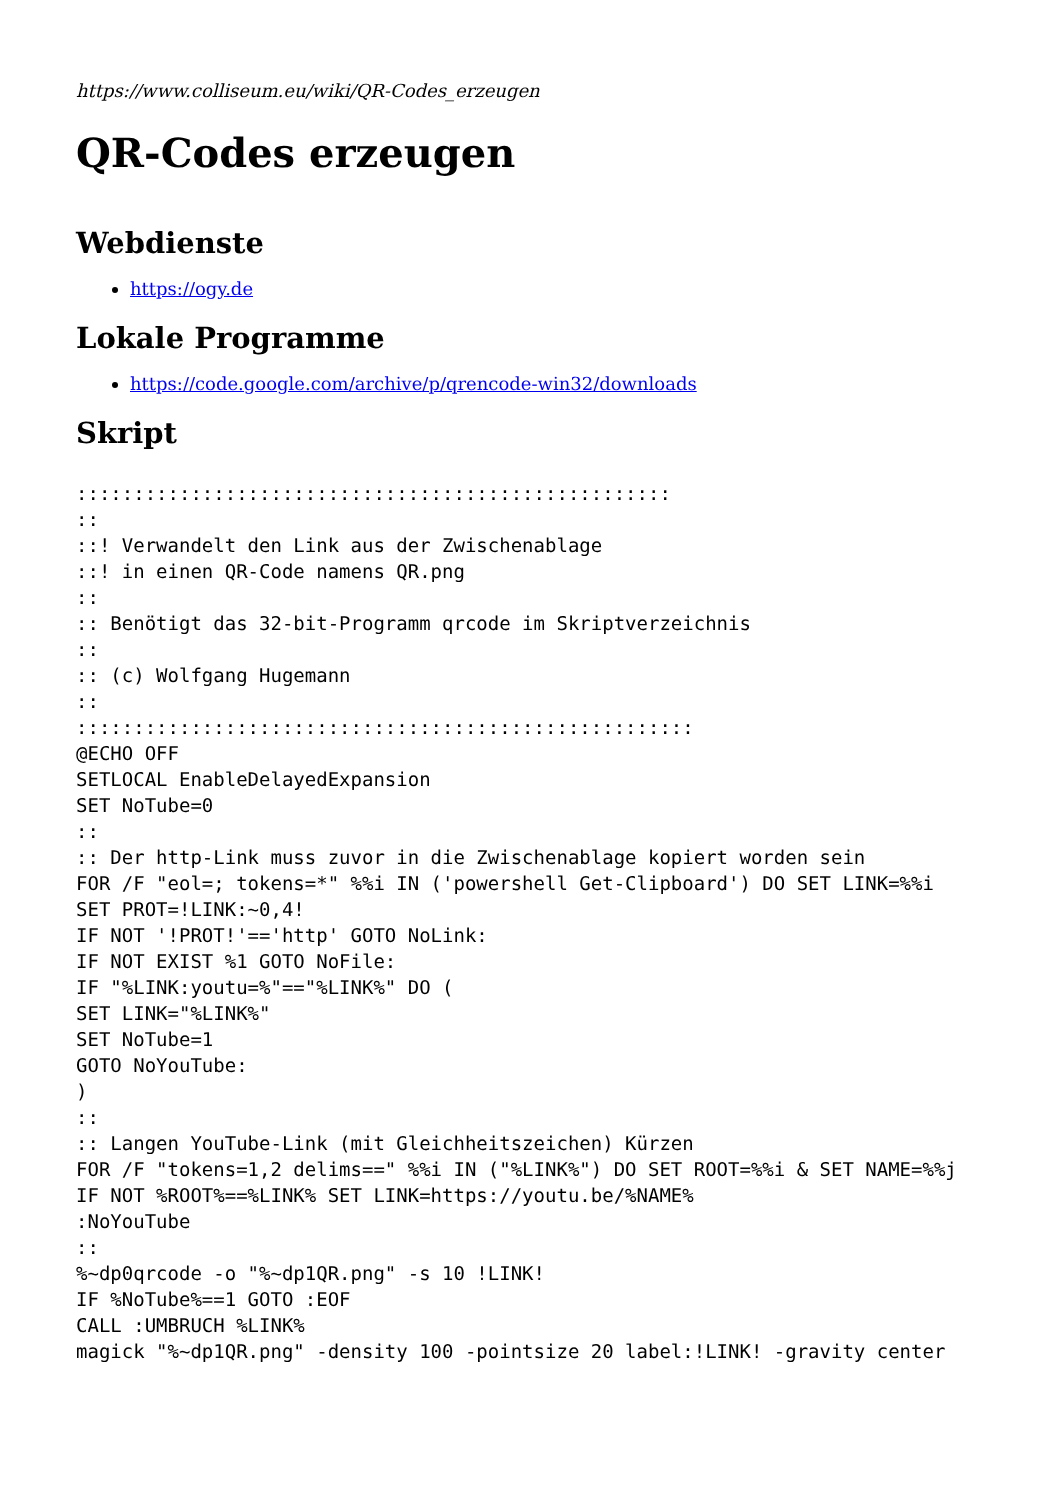https://www.colliseum.eu/wiki/QR-Codes_erzeugen
QR-Codes erzeugen
Webdienste
https://ogy.de
Lokale Programme
https://code.google.com/archive/p/qrencode-win32/downloads
Skript
::::::::::::::::::::::::::::::::::::::::::::::::::::
::
::! Verwandelt den Link aus der Zwischenablage
::! in einen QR-Code namens QR.png
::
:: Benötigt das 32-bit-Programm qrcode im Skriptverzeichnis
::
:: (c) Wolfgang Hugemann
::
::::::::::::::::::::::::::::::::::::::::::::::::::::::
@ECHO OFF
SETLOCAL EnableDelayedExpansion
SET NoTube=0
::
:: Der http-Link muss zuvor in die Zwischenablage kopiert worden sein
FOR /F "eol=; tokens=*" %%i IN ('powershell Get-Clipboard') DO SET LINK=%%i
SET PROT=!LINK:~0,4!
IF NOT '!PROT!'=='http' GOTO NoLink:
IF NOT EXIST %1 GOTO NoFile:
IF "%LINK:youtu=%"=="%LINK%" DO (
SET LINK="%LINK%"
SET NoTube=1
GOTO NoYouTube:
)
::
:: Langen YouTube-Link (mit Gleichheitszeichen) Kürzen
FOR /F "tokens=1,2 delims==" %%i IN ("%LINK%") DO SET ROOT=%%i & SET NAME=%%j
IF NOT %ROOT%==%LINK% SET LINK=https://youtu.be/%NAME%
:NoYouTube
::
%~dp0qrcode -o "%~dp1QR.png" -s 10 !LINK!
IF %NoTube%==1 GOTO :EOF
CALL :UMBRUCH %LINK%
magick "%~dp1QR.png" -density 100 -pointsize 20 label:!LINK! -gravity center